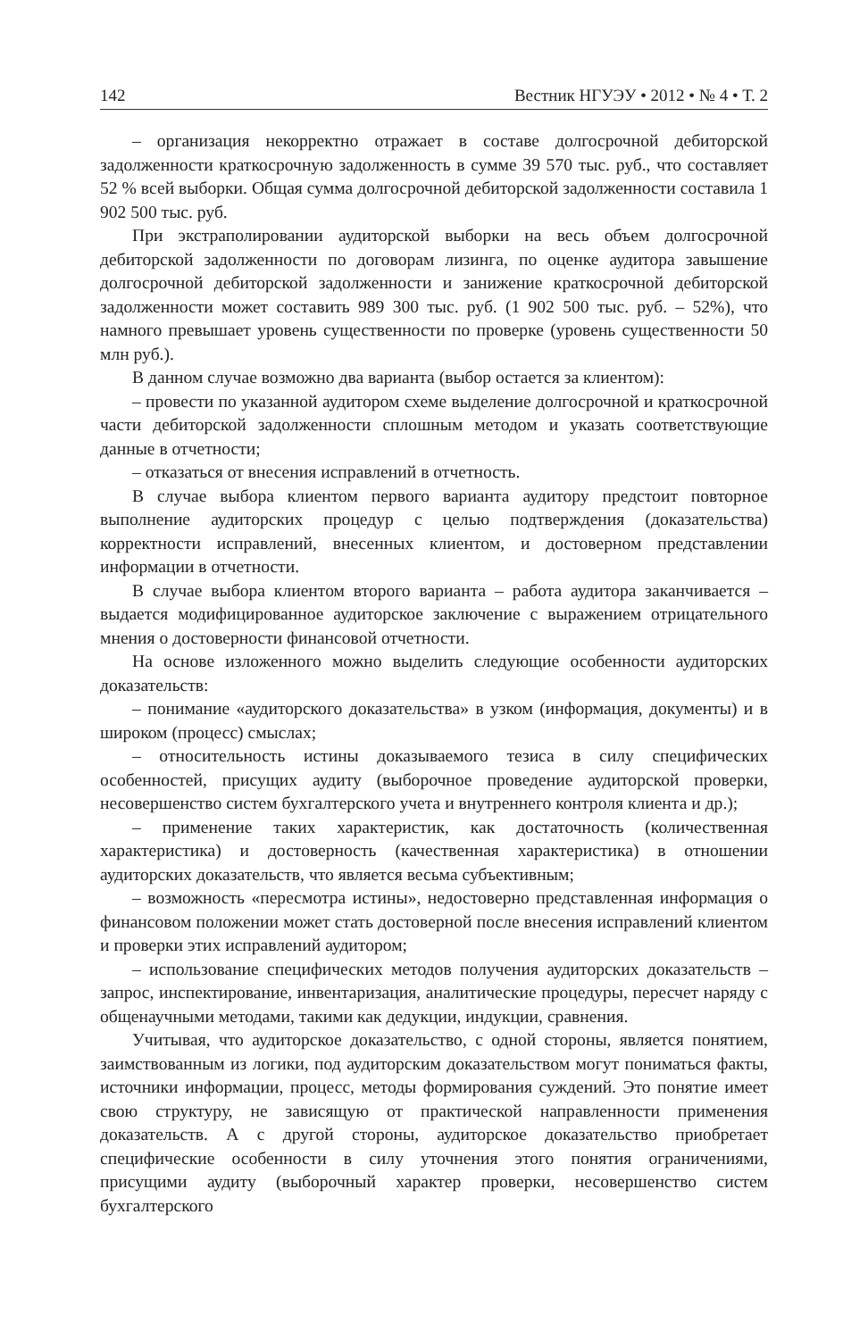142 Вестник НГУЭУ • 2012 • № 4 • Т. 2
– организация некорректно отражает в составе долгосрочной дебиторской задолженности краткосрочную задолженность в сумме 39 570 тыс. руб., что составляет 52 % всей выборки. Общая сумма долгосрочной дебиторской задолженности составила 1 902 500 тыс. руб.
При экстраполировании аудиторской выборки на весь объем долгосрочной дебиторской задолженности по договорам лизинга, по оценке аудитора завышение долгосрочной дебиторской задолженности и занижение краткосрочной дебиторской задолженности может составить 989 300 тыс. руб. (1 902 500 тыс. руб. – 52%), что намного превышает уровень существенности по проверке (уровень существенности 50 млн руб.).
В данном случае возможно два варианта (выбор остается за клиентом):
– провести по указанной аудитором схеме выделение долгосрочной и краткосрочной части дебиторской задолженности сплошным методом и указать соответствующие данные в отчетности;
– отказаться от внесения исправлений в отчетность.
В случае выбора клиентом первого варианта аудитору предстоит повторное выполнение аудиторских процедур с целью подтверждения (доказательства) корректности исправлений, внесенных клиентом, и достоверном представлении информации в отчетности.
В случае выбора клиентом второго варианта – работа аудитора заканчивается – выдается модифицированное аудиторское заключение с выражением отрицательного мнения о достоверности финансовой отчетности.
На основе изложенного можно выделить следующие особенности аудиторских доказательств:
– понимание «аудиторского доказательства» в узком (информация, документы) и в широком (процесс) смыслах;
– относительность истины доказываемого тезиса в силу специфических особенностей, присущих аудиту (выборочное проведение аудиторской проверки, несовершенство систем бухгалтерского учета и внутреннего контроля клиента и др.);
– применение таких характеристик, как достаточность (количественная характеристика) и достоверность (качественная характеристика) в отношении аудиторских доказательств, что является весьма субъективным;
– возможность «пересмотра истины», недостоверно представленная информация о финансовом положении может стать достоверной после внесения исправлений клиентом и проверки этих исправлений аудитором;
– использование специфических методов получения аудиторских доказательств – запрос, инспектирование, инвентаризация, аналитические процедуры, пересчет наряду с общенаучными методами, такими как дедукции, индукции, сравнения.
Учитывая, что аудиторское доказательство, с одной стороны, является понятием, заимствованным из логики, под аудиторским доказательством могут пониматься факты, источники информации, процесс, методы формирования суждений. Это понятие имеет свою структуру, не зависящую от практической направленности применения доказательств. А с другой стороны, аудиторское доказательство приобретает специфические особенности в силу уточнения этого понятия ограничениями, присущими аудиту (выборочный характер проверки, несовершенство систем бухгалтерского